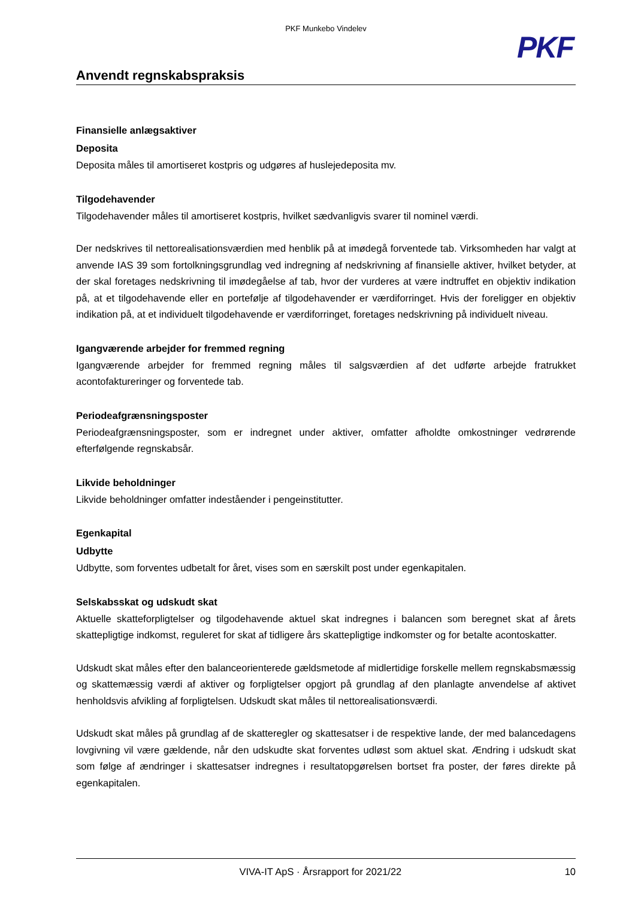PKF Munkebo Vindelev
PKF
Anvendt regnskabspraksis
Finansielle anlægsaktiver
Deposita
Deposita måles til amortiseret kostpris og udgøres af huslejedeposita mv.
Tilgodehavender
Tilgodehavender måles til amortiseret kostpris, hvilket sædvanligvis svarer til nominel værdi.
Der nedskrives til nettorealisationsværdien med henblik på at imødegå forventede tab. Virksomheden har valgt at anvende IAS 39 som fortolkningsgrundlag ved indregning af nedskrivning af finansielle aktiver, hvilket betyder, at der skal foretages nedskrivning til imødegåelse af tab, hvor der vurderes at være indtruffet en objektiv indikation på, at et tilgodehavende eller en portefølje af tilgodehavender er værdiforringet. Hvis der foreligger en objektiv indikation på, at et individuelt tilgodehavende er værdiforringet, foretages nedskrivning på individuelt niveau.
Igangværende arbejder for fremmed regning
Igangværende arbejder for fremmed regning måles til salgsværdien af det udførte arbejde fratrukket acontofaktureringer og forventede tab.
Periodeafgrænsningsposter
Periodeafgrænsningsposter, som er indregnet under aktiver, omfatter afholdte omkostninger vedrørende efterfølgende regnskabsår.
Likvide beholdninger
Likvide beholdninger omfatter indeståender i pengeinstitutter.
Egenkapital
Udbytte
Udbytte, som forventes udbetalt for året, vises som en særskilt post under egenkapitalen.
Selskabsskat og udskudt skat
Aktuelle skatteforpligtelser og tilgodehavende aktuel skat indregnes i balancen som beregnet skat af årets skattepligtige indkomst, reguleret for skat af tidligere års skattepligtige indkomster og for betalte acontoskatter.
Udskudt skat måles efter den balanceorienterede gældsmetode af midlertidige forskelle mellem regnskabsmæssig og skattemæssig værdi af aktiver og forpligtelser opgjort på grundlag af den planlagte anvendelse af aktivet henholdsvis afvikling af forpligtelsen. Udskudt skat måles til nettorealisationsværdi.
Udskudt skat måles på grundlag af de skatteregler og skattesatser i de respektive lande, der med balancedagens lovgivning vil være gældende, når den udskudte skat forventes udløst som aktuel skat. Ændring i udskudt skat som følge af ændringer i skattesatser indregnes i resultatopgørelsen bortset fra poster, der føres direkte på egenkapitalen.
VIVA-IT ApS · Årsrapport for 2021/22 10